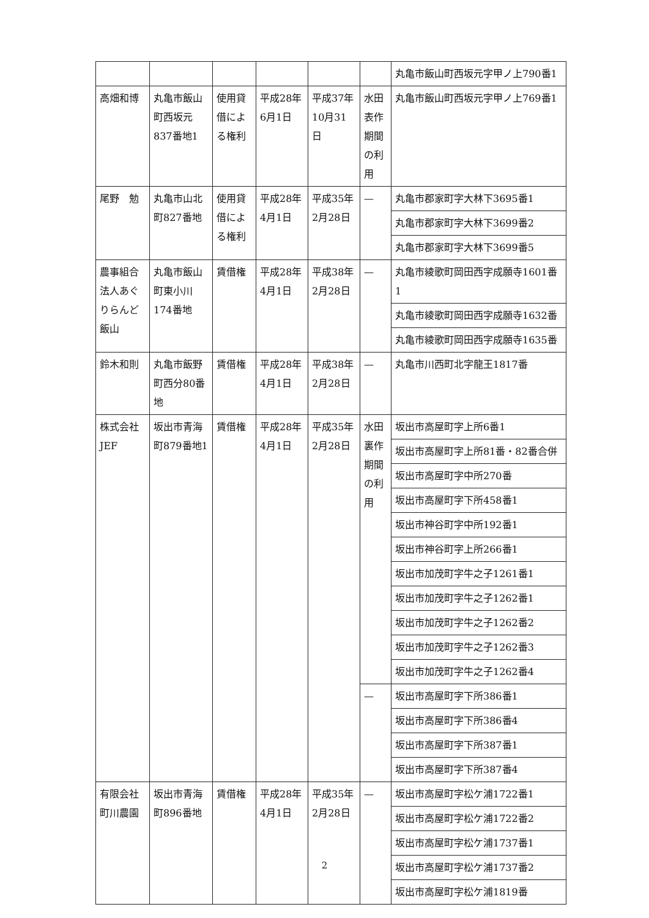| | | | | | | 丸亀市飯山町西坂元字甲ノ上790番1 |
| 高畑和博 | 丸亀市飯山町西坂元837番地1 | 使用貸借による権利 | 平成28年6月1日 | 平成37年10月31日 | 水田表作期間の利用 | 丸亀市飯山町西坂元字甲ノ上769番1 |
| 尾野 勉 | 丸亀市山北町827番地 | 使用貸借による権利 | 平成28年4月1日 | 平成35年2月28日 | — | 丸亀市郡家町字大林下3695番1 |
| | | | | | | 丸亀市郡家町字大林下3699番2 |
| | | | | | | 丸亀市郡家町字大林下3699番5 |
| 農事組合法人あぐりらんど飯山 | 丸亀市飯山町東小川174番地 | 賃借権 | 平成28年4月1日 | 平成38年2月28日 | — | 丸亀市綾歌町岡田西字成願寺1601番1 |
| | | | | | | 丸亀市綾歌町岡田西字成願寺1632番 |
| | | | | | | 丸亀市綾歌町岡田西字成願寺1635番 |
| 鈴木和則 | 丸亀市飯野町西分80番地 | 賃借権 | 平成28年4月1日 | 平成38年2月28日 | — | 丸亀市川西町北字龍王1817番 |
| 株式会社JEF | 坂出市青海町879番地1 | 賃借権 | 平成28年4月1日 | 平成35年2月28日 | 水田裏作期間の利用 | 坂出市高屋町字上所6番1 |
| | | | | | | 坂出市高屋町字上所81番・82番合併 |
| | | | | | | 坂出市高屋町字中所270番 |
| | | | | | | 坂出市高屋町字下所458番1 |
| | | | | | | 坂出市神谷町字中所192番1 |
| | | | | | | 坂出市神谷町字上所266番1 |
| | | | | | | 坂出市加茂町字牛之子1261番1 |
| | | | | | | 坂出市加茂町字牛之子1262番1 |
| | | | | | | 坂出市加茂町字牛之子1262番2 |
| | | | | | | 坂出市加茂町字牛之子1262番3 |
| | | | | | | 坂出市加茂町字牛之子1262番4 |
| | | | | | — | 坂出市高屋町字下所386番1 |
| | | | | | | 坂出市高屋町字下所386番4 |
| | | | | | | 坂出市高屋町字下所387番1 |
| | | | | | | 坂出市高屋町字下所387番4 |
| 有限会社町川農園 | 坂出市青海町896番地 | 賃借権 | 平成28年4月1日 | 平成35年2月28日 | — | 坂出市高屋町字松ケ浦1722番1 |
| | | | | | | 坂出市高屋町字松ケ浦1722番2 |
| | | | | | | 坂出市高屋町字松ケ浦1737番1 |
| | | | | | | 坂出市高屋町字松ケ浦1737番2 |
| | | | | | | 坂出市高屋町字松ケ浦1819番 |
2